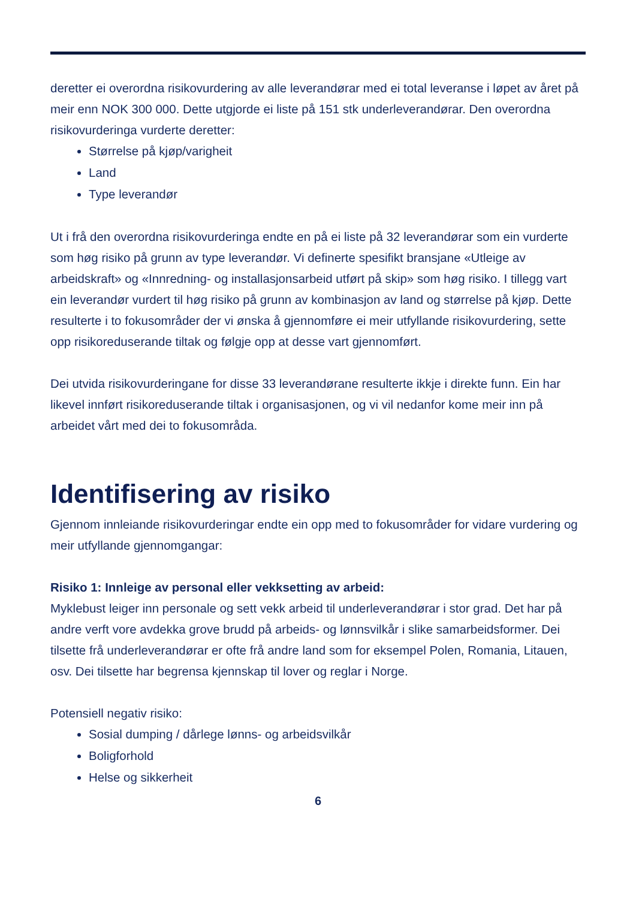deretter ei overordna risikovurdering av alle leverandørar med ei total leveranse i løpet av året på meir enn NOK 300 000. Dette utgjorde ei liste på 151 stk underleverandørar. Den overordna risikovurderinga vurderte deretter:
Størrelse på kjøp/varigheit
Land
Type leverandør
Ut i frå den overordna risikovurderinga endte en på ei liste på 32 leverandørar som ein vurderte som høg risiko på grunn av type leverandør. Vi definerte spesifikt bransjane «Utleige av arbeidskraft» og «Innredning- og installasjonsarbeid utført på skip» som høg risiko. I tillegg vart ein leverandør vurdert til høg risiko på grunn av kombinasjon av land og størrelse på kjøp. Dette resulterte i to fokusområder der vi ønska å gjennomføre ei meir utfyllande risikovurdering, sette opp risikoreduserande tiltak og følgje opp at desse vart gjennomført.
Dei utvida risikovurderingane for disse 33 leverandørane resulterte ikkje i direkte funn. Ein har likevel innført risikoreduserande tiltak i organisasjonen, og vi vil nedanfor kome meir inn på arbeidet vårt med dei to fokusområda.
Identifisering av risiko
Gjennom innleiande risikovurderingar endte ein opp med to fokusområder for vidare vurdering og meir utfyllande gjennomgangar:
Risiko 1: Innleige av personal eller vekksetting av arbeid:
Myklebust leiger inn personale og sett vekk arbeid til underleverandørar i stor grad. Det har på andre verft vore avdekka grove brudd på arbeids- og lønnsvilkår i slike samarbeidsformer. Dei tilsette frå underleverandørar er ofte frå andre land som for eksempel Polen, Romania, Litauen, osv. Dei tilsette har begrensa kjennskap til lover og reglar i Norge.
Potensiell negativ risiko:
Sosial dumping / dårlege lønns- og arbeidsvilkår
Boligforhold
Helse og sikkerheit
6